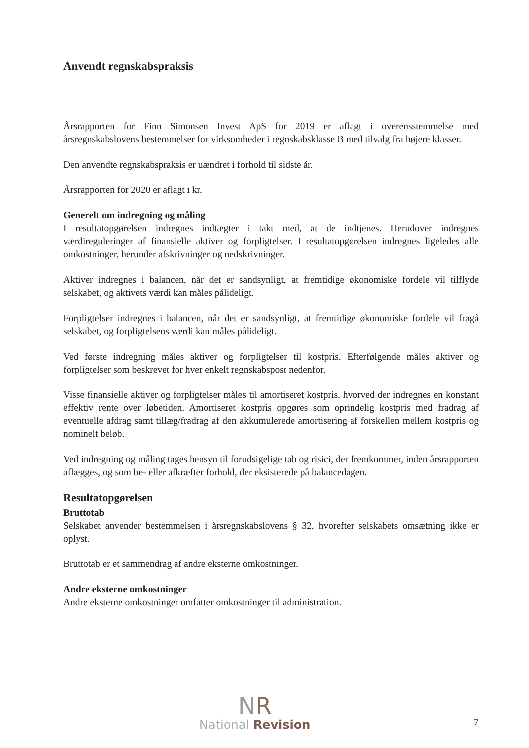Anvendt regnskabspraksis
Årsrapporten for Finn Simonsen Invest ApS for 2019 er aflagt i overensstemmelse med årsregnskabslovens bestemmelser for virksomheder i regnskabsklasse B med tilvalg fra højere klasser.
Den anvendte regnskabspraksis er uændret i forhold til sidste år.
Årsrapporten for 2020 er aflagt i kr.
Generelt om indregning og måling
I resultatopgørelsen indregnes indtægter i takt med, at de indtjenes. Herudover indregnes værdireguleringer af finansielle aktiver og forpligtelser. I resultatopgørelsen indregnes ligeledes alle omkostninger, herunder afskrivninger og nedskrivninger.
Aktiver indregnes i balancen, når det er sandsynligt, at fremtidige økonomiske fordele vil tilflyde selskabet, og aktivets værdi kan måles pålideligt.
Forpligtelser indregnes i balancen, når det er sandsynligt, at fremtidige økonomiske fordele vil fragå selskabet, og forpligtelsens værdi kan måles pålideligt.
Ved første indregning måles aktiver og forpligtelser til kostpris. Efterfølgende måles aktiver og forpligtelser som beskrevet for hver enkelt regnskabspost nedenfor.
Visse finansielle aktiver og forpligtelser måles til amortiseret kostpris, hvorved der indregnes en konstant effektiv rente over løbetiden. Amortiseret kostpris opgøres som oprindelig kostpris med fradrag af eventuelle afdrag samt tillæg/fradrag af den akkumulerede amortisering af forskellen mellem kostpris og nominelt beløb.
Ved indregning og måling tages hensyn til forudsigelige tab og risici, der fremkommer, inden årsrapporten aflægges, og som be- eller afkræfter forhold, der eksisterede på balancedagen.
Resultatopgørelsen
Bruttotab
Selskabet anvender bestemmelsen i årsregnskabslovens § 32, hvorefter selskabets omsætning ikke er oplyst.
Bruttotab er et sammendrag af andre eksterne omkostninger.
Andre eksterne omkostninger
Andre eksterne omkostninger omfatter omkostninger til administration.
NR
National Revision
7